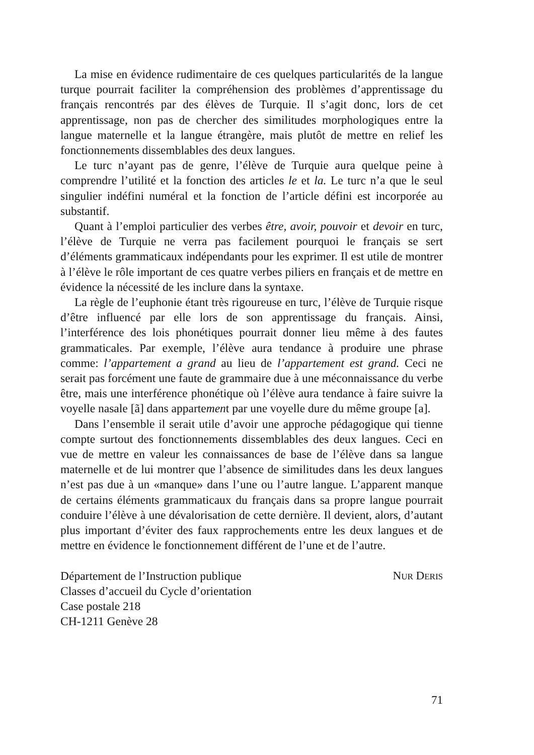La mise en évidence rudimentaire de ces quelques particularités de la langue turque pourrait faciliter la compréhension des problèmes d’apprentissage du français rencontrés par des élèves de Turquie. Il s’agit donc, lors de cet apprentissage, non pas de chercher des similitudes morphologiques entre la langue maternelle et la langue étrangère, mais plutôt de mettre en relief les fonctionnements dissemblables des deux langues.
Le turc n’ayant pas de genre, l’élève de Turquie aura quelque peine à comprendre l’utilité et la fonction des articles le et la. Le turc n’a que le seul singulier indéfini numéral et la fonction de l’article défini est incorporée au substantif.
Quant à l’emploi particulier des verbes être, avoir, pouvoir et devoir en turc, l’élève de Turquie ne verra pas facilement pourquoi le français se sert d’éléments grammaticaux indépendants pour les exprimer. Il est utile de montrer à l’élève le rôle important de ces quatre verbes piliers en français et de mettre en évidence la nécessité de les inclure dans la syntaxe.
La règle de l’euphonie étant très rigoureuse en turc, l’élève de Turquie risque d’être influencé par elle lors de son apprentissage du français. Ainsi, l’interférence des lois phonétiques pourrait donner lieu même à des fautes grammaticales. Par exemple, l’élève aura tendance à produire une phrase comme: l’appartement a grand au lieu de l’appartement est grand. Ceci ne serait pas forcément une faute de grammaire due à une méconnaissance du verbe être, mais une interférence phonétique où l’élève aura tendance à faire suivre la voyelle nasale [ã] dans appartement par une voyelle dure du même groupe [a].
Dans l’ensemble il serait utile d’avoir une approche pédagogique qui tienne compte surtout des fonctionnements dissemblables des deux langues. Ceci en vue de mettre en valeur les connaissances de base de l’élève dans sa langue maternelle et de lui montrer que l’absence de similitudes dans les deux langues n’est pas due à un «manque» dans l’une ou l’autre langue. L’apparent manque de certains éléments grammaticaux du français dans sa propre langue pourrait conduire l’élève à une dévalorisation de cette dernière. Il devient, alors, d’autant plus important d’éviter des faux rapprochements entre les deux langues et de mettre en évidence le fonctionnement différent de l’une et de l’autre.
Département de l’Instruction publique
Classes d’accueil du Cycle d’orientation
Case postale 218
CH-1211 Genève 28
NUR DERIS
71